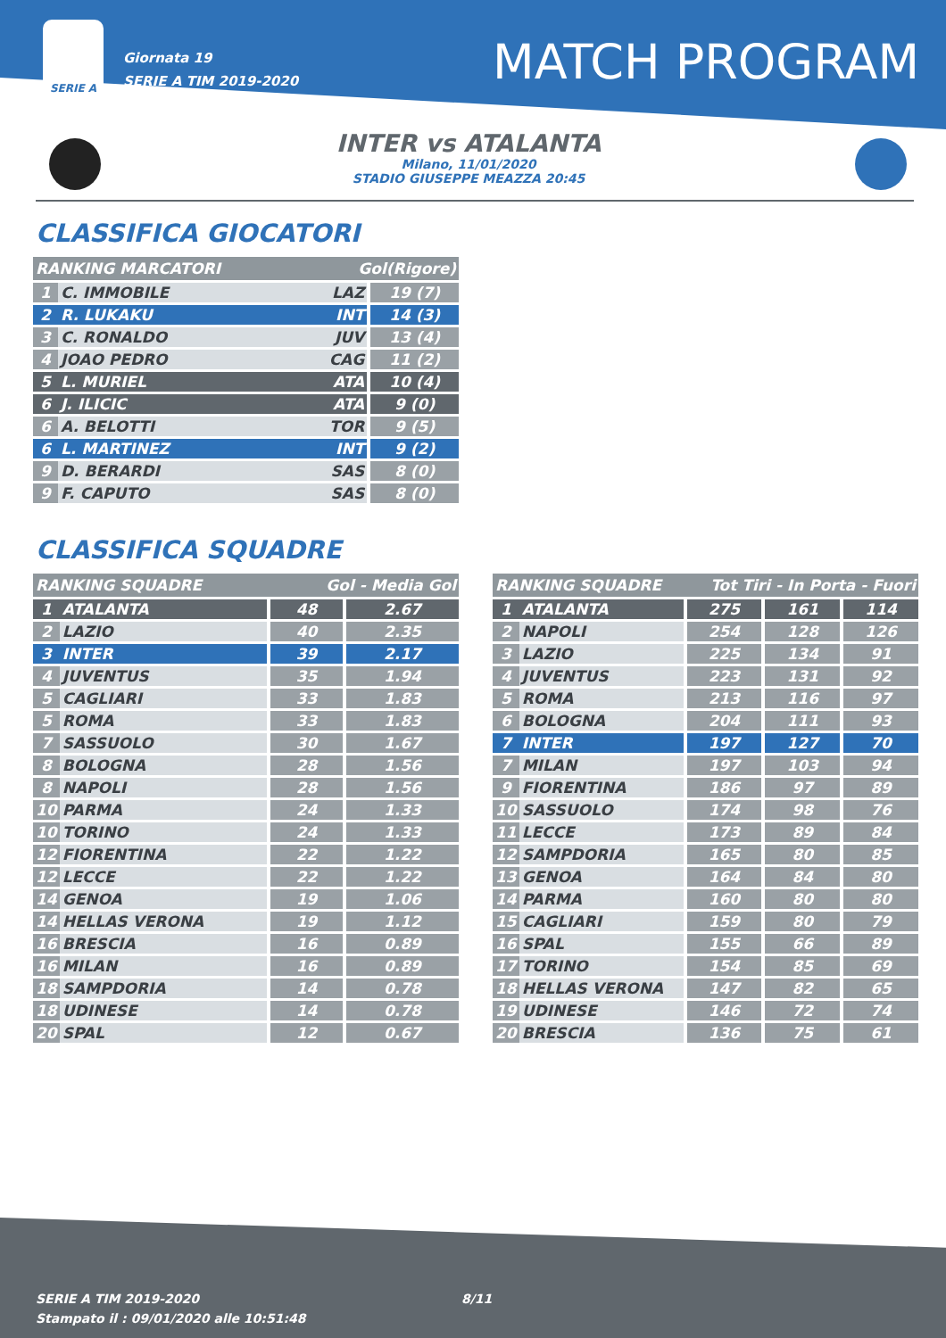SERIE A
Giornata 19
SERIE A TIM 2019-2020
MATCH PROGRAM
INTER vs ATALANTA
Milano, 11/01/2020
STADIO GIUSEPPE MEAZZA 20:45
CLASSIFICA GIOCATORI
| RANKING MARCATORI | | Gol(Rigore) | |
| --- | --- | --- | --- |
| 1 | C. IMMOBILE | LAZ | 19 (7) |
| 2 | R. LUKAKU | INT | 14 (3) |
| 3 | C. RONALDO | JUV | 13 (4) |
| 4 | JOAO PEDRO | CAG | 11 (2) |
| 5 | L. MURIEL | ATA | 10 (4) |
| 6 | J. ILICIC | ATA | 9 (0) |
| 6 | A. BELOTTI | TOR | 9 (5) |
| 6 | L. MARTINEZ | INT | 9 (2) |
| 9 | D. BERARDI | SAS | 8 (0) |
| 9 | F. CAPUTO | SAS | 8 (0) |
CLASSIFICA SQUADRE
| RANKING SQUADRE | | Gol - Media Gol | |
| --- | --- | --- | --- |
| 1 | ATALANTA | 48 | 2.67 |
| 2 | LAZIO | 40 | 2.35 |
| 3 | INTER | 39 | 2.17 |
| 4 | JUVENTUS | 35 | 1.94 |
| 5 | CAGLIARI | 33 | 1.83 |
| 5 | ROMA | 33 | 1.83 |
| 7 | SASSUOLO | 30 | 1.67 |
| 8 | BOLOGNA | 28 | 1.56 |
| 8 | NAPOLI | 28 | 1.56 |
| 10 | PARMA | 24 | 1.33 |
| 10 | TORINO | 24 | 1.33 |
| 12 | FIORENTINA | 22 | 1.22 |
| 12 | LECCE | 22 | 1.22 |
| 14 | GENOA | 19 | 1.06 |
| 14 | HELLAS VERONA | 19 | 1.12 |
| 16 | BRESCIA | 16 | 0.89 |
| 16 | MILAN | 16 | 0.89 |
| 18 | SAMPDORIA | 14 | 0.78 |
| 18 | UDINESE | 14 | 0.78 |
| 20 | SPAL | 12 | 0.67 |
| RANKING SQUADRE | | Tot Tiri - In Porta - Fuori | | |
| --- | --- | --- | --- | --- |
| 1 | ATALANTA | 275 | 161 | 114 |
| 2 | NAPOLI | 254 | 128 | 126 |
| 3 | LAZIO | 225 | 134 | 91 |
| 4 | JUVENTUS | 223 | 131 | 92 |
| 5 | ROMA | 213 | 116 | 97 |
| 6 | BOLOGNA | 204 | 111 | 93 |
| 7 | INTER | 197 | 127 | 70 |
| 7 | MILAN | 197 | 103 | 94 |
| 9 | FIORENTINA | 186 | 97 | 89 |
| 10 | SASSUOLO | 174 | 98 | 76 |
| 11 | LECCE | 173 | 89 | 84 |
| 12 | SAMPDORIA | 165 | 80 | 85 |
| 13 | GENOA | 164 | 84 | 80 |
| 14 | PARMA | 160 | 80 | 80 |
| 15 | CAGLIARI | 159 | 80 | 79 |
| 16 | SPAL | 155 | 66 | 89 |
| 17 | TORINO | 154 | 85 | 69 |
| 18 | HELLAS VERONA | 147 | 82 | 65 |
| 19 | UDINESE | 146 | 72 | 74 |
| 20 | BRESCIA | 136 | 75 | 61 |
SERIE A TIM 2019-2020
Stampato il : 09/01/2020 alle 10:51:48
8/11